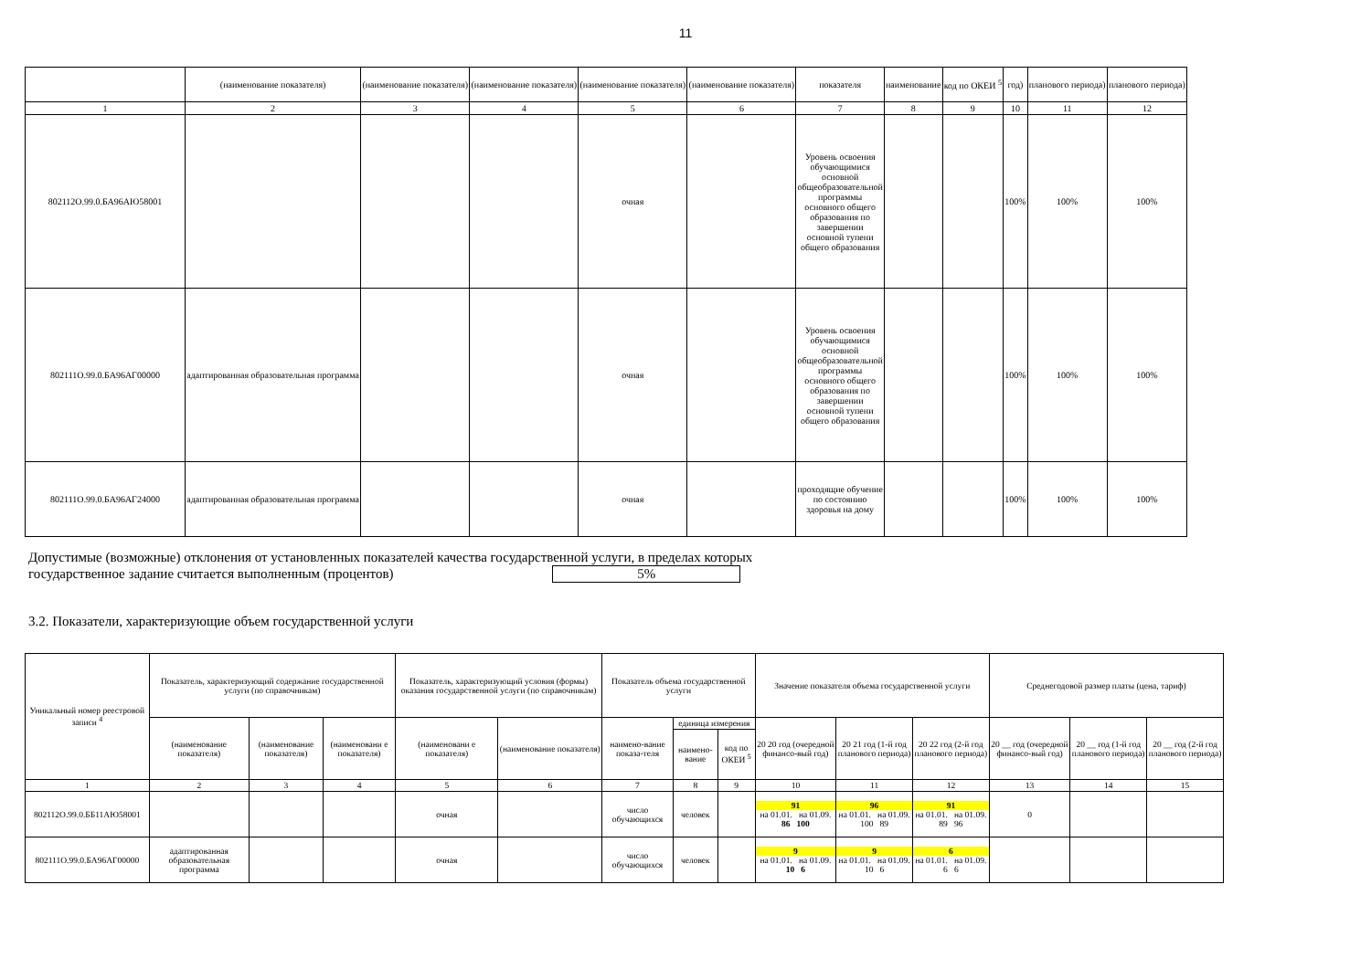11
| | (наименование показателя) | (наименование показателя) | (наименование показателя) | (наименование показателя) | (наименование показателя) | показателя | наименование | код по ОКЕИ <sup>5</sup> | год) | планового периода) | планового периода) |
| 1 | 2 | 3 | 4 | 5 | 6 | 7 | 8 | 9 | 10 | 11 | 12 |
| 802112О.99.0.БА96АЮ58001 | | | | очная | | Уровень освоения обучающимися основной общеобразовательной программы основного общего образования по завершении основной тупени общего образования | | | 100% | 100% | 100% |
| 802111О.99.0.БА96АГ00000 | адаптированная образовательная программа | | | очная | | Уровень освоения обучающимися основной общеобразовательной программы основного общего образования по завершении основной тупени общего образования | | | 100% | 100% | 100% |
| 802111О.99.0.БА96АГ24000 | адаптированная образовательная программа | | | очная | | проходящие обучение по состоянию здоровья на дому | | | 100% | 100% | 100% |
Допустимые (возможные) отклонения от установленных показателей качества государственной услуги, в пределах которых
государственное задание считается выполненным (процентов) 5%
3.2. Показатели, характеризующие объем государственной услуги
| Уникальный номер реестровой записи <sup>4</sup> | Показатель, характеризующий содержание государственной услуги (по справочникам) | | | Показатель, характеризующий условия (формы) оказания государственной услуги (по справочникам) | | Показатель объема государственной услуги | | | Значение показателя объема государственной услуги | | | Среднегодовой размер платы (цена, тариф) | | |
| | (наименование показателя) | (наименование показателя) | (наименовани е показателя) | (наименовани е показателя) | (наименование показателя) | наимено-вание показа-теля | единица измерения | | 20 20 год (очередной финансо-вый год) | 20 21 год (1-й год планового периода) | 20 22 год (2-й год планового периода) | 20 __ год (очередной финансо-вый год) | 20 __ год (1-й год планового периода) | 20 __ год (2-й год планового периода) |
| | | | | | | | наимено-вание | код по ОКЕИ <sup>5</sup> | | | | | | |
| 1 | 2 | 3 | 4 | 5 | 6 | 7 | 8 | 9 | 10 | 11 | 12 | 13 | 14 | 15 |
| 802112О.99.0.ББ11АЮ58001 | | | | очная | | число обучающихся | человек | | 91 на 01.01. на 01.09. 86 100 | 96 на 01.01. на 01.09. 100 89 | 91 на 01.01. на 01.09. 89 96 | 0 | | |
| 802111О.99.0.БА96АГ00000 | адаптированная образовательная программа | | | очная | | число обучающихся | человек | | 9 на 01.01. на 01.09. 10 6 | 9 на 01.01. на 01.09. 10 6 | 6 на 01.01. на 01.09. 6 6 | | | |